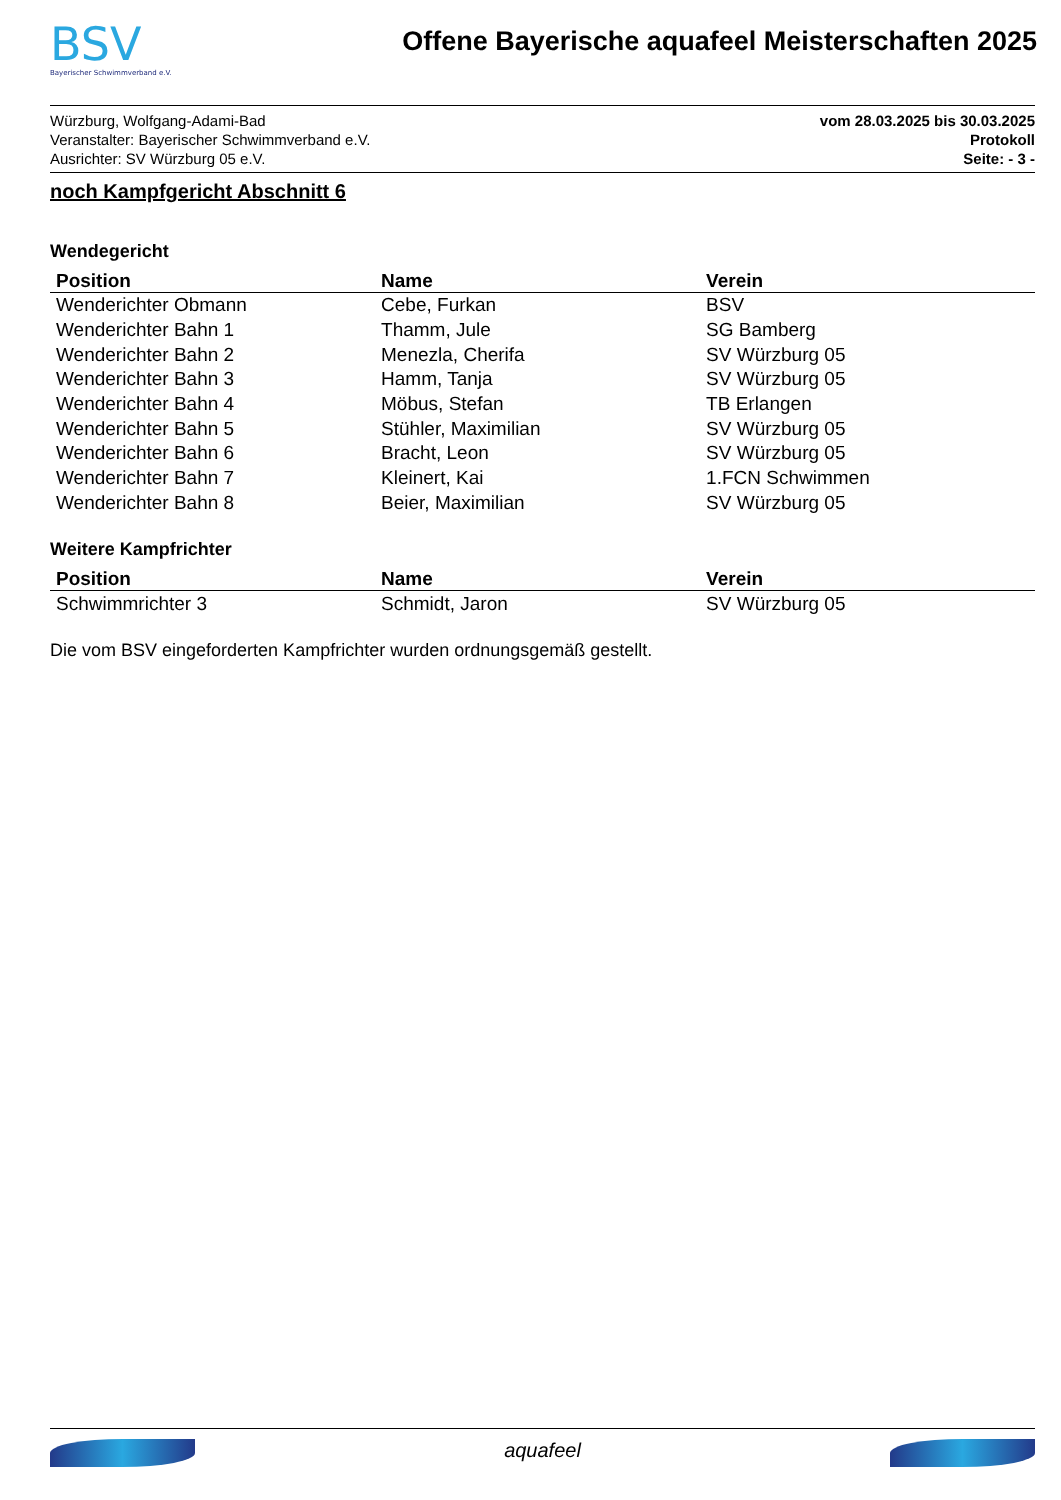BSV
Bayerischer Schwimmverband e.V.
Offene Bayerische aquafeel Meisterschaften 2025
Würzburg, Wolfgang-Adami-Bad
Veranstalter: Bayerischer Schwimmverband e.V.
Ausrichter: SV Würzburg 05 e.V.
vom 28.03.2025 bis 30.03.2025
Protokoll
Seite: - 3 -
noch Kampfgericht Abschnitt 6
Wendegericht
| Position | Name | Verein |
| --- | --- | --- |
| Wenderichter Obmann | Cebe, Furkan | BSV |
| Wenderichter Bahn 1 | Thamm, Jule | SG Bamberg |
| Wenderichter Bahn 2 | Menezla, Cherifa | SV Würzburg 05 |
| Wenderichter Bahn 3 | Hamm, Tanja | SV Würzburg 05 |
| Wenderichter Bahn 4 | Möbus, Stefan | TB Erlangen |
| Wenderichter Bahn 5 | Stühler, Maximilian | SV Würzburg 05 |
| Wenderichter Bahn 6 | Bracht, Leon | SV Würzburg 05 |
| Wenderichter Bahn 7 | Kleinert, Kai | 1.FCN Schwimmen |
| Wenderichter Bahn 8 | Beier, Maximilian | SV Würzburg 05 |
Weitere Kampfrichter
| Position | Name | Verein |
| --- | --- | --- |
| Schwimmrichter 3 | Schmidt, Jaron | SV Würzburg 05 |
Die vom BSV eingeforderten Kampfrichter wurden ordnungsgemäß gestellt.
aquafeel